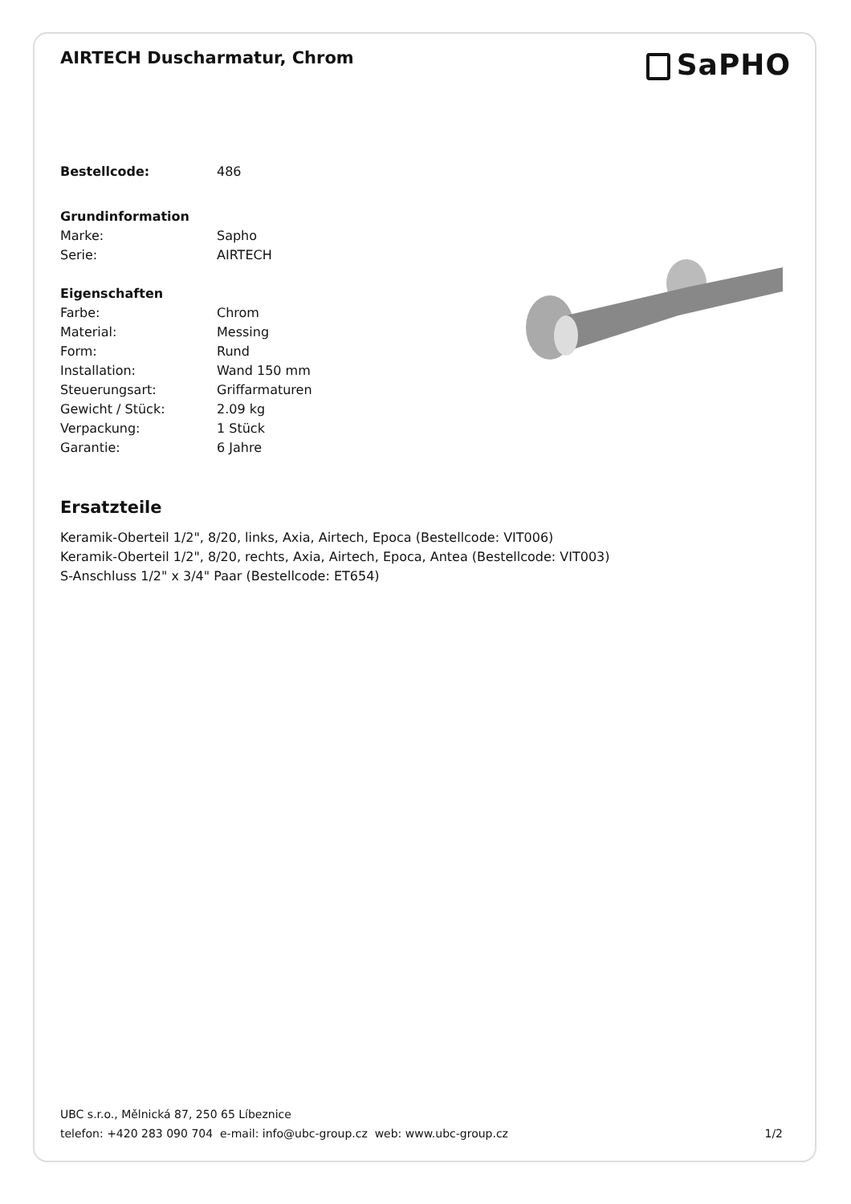AIRTECH Duscharmatur, Chrom
SaPHO
| Bestellcode: | 486 |
| Grundinformation | |
| Marke: | Sapho |
| Serie: | AIRTECH |
| Eigenschaften | |
| Farbe: | Chrom |
| Material: | Messing |
| Form: | Rund |
| Installation: | Wand 150 mm |
| Steuerungsart: | Griffarmaturen |
| Gewicht / Stück: | 2.09 kg |
| Verpackung: | 1 Stück |
| Garantie: | 6 Jahre |
Ersatzteile
Keramik-Oberteil 1/2", 8/20, links, Axia, Airtech, Epoca (Bestellcode: VIT006)
Keramik-Oberteil 1/2", 8/20, rechts, Axia, Airtech, Epoca, Antea (Bestellcode: VIT003)
S-Anschluss 1/2" x 3/4" Paar (Bestellcode: ET654)
UBC s.r.o., Mělnická 87, 250 65 Líbeznice
telefon: +420 283 090 704 e-mail: info@ubc-group.cz web: www.ubc-group.cz 1/2